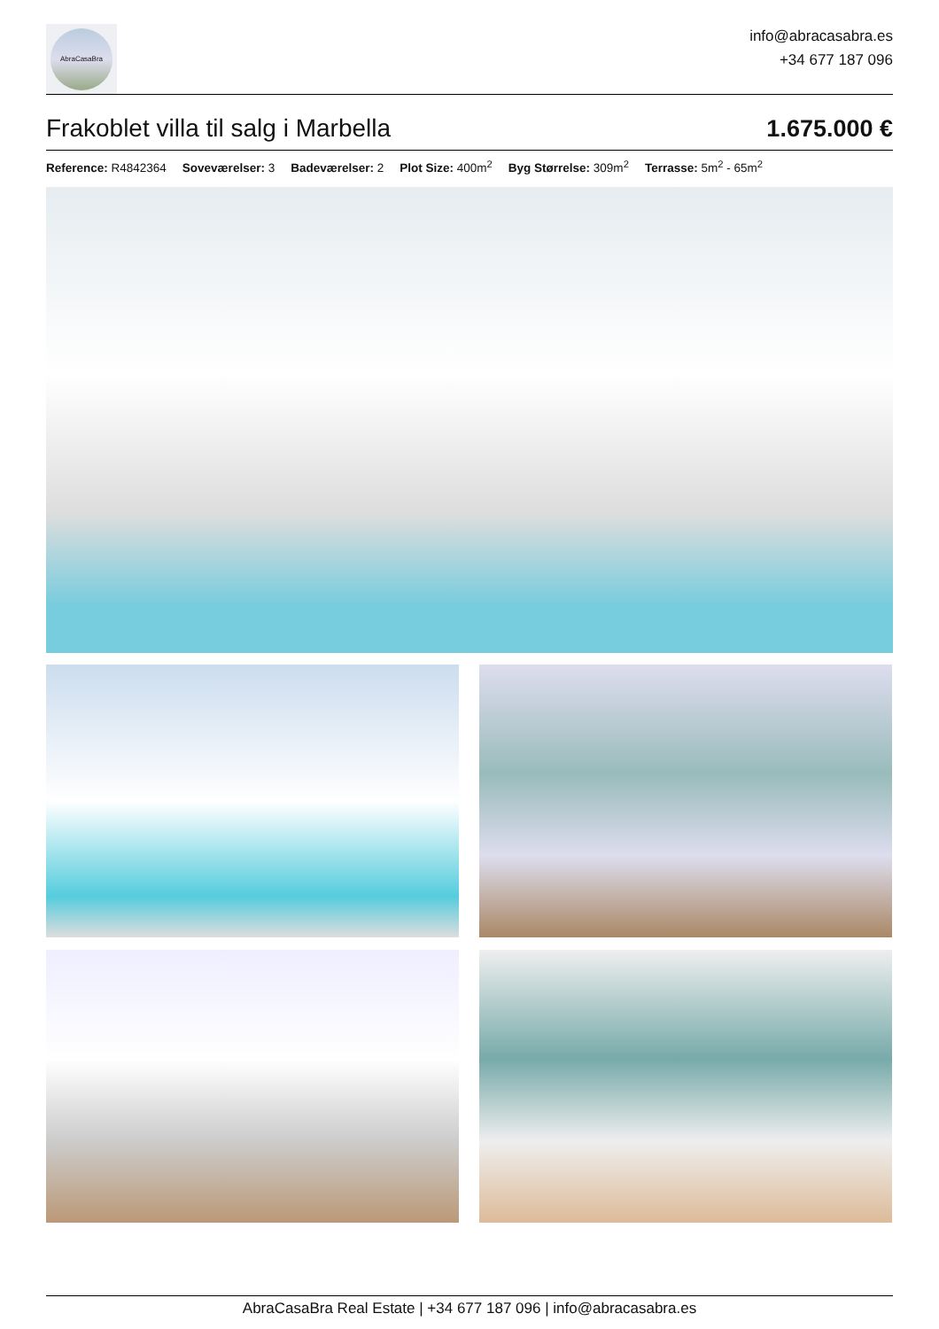AbraCasaBra
info@abracasabra.es
+34 677 187 096
Frakoblet villa til salg i Marbella 1.675.000 €
Reference: R4842364 Soveværelser: 3 Badeværelser: 2 Plot Size: 400m<sup>2</sup> Byg Størrelse: 309m<sup>2</sup> Terrasse: 5m<sup>2</sup> - 65m<sup>2</sup>
AbraCasaBra Real Estate | +34 677 187 096 | info@abracasabra.es